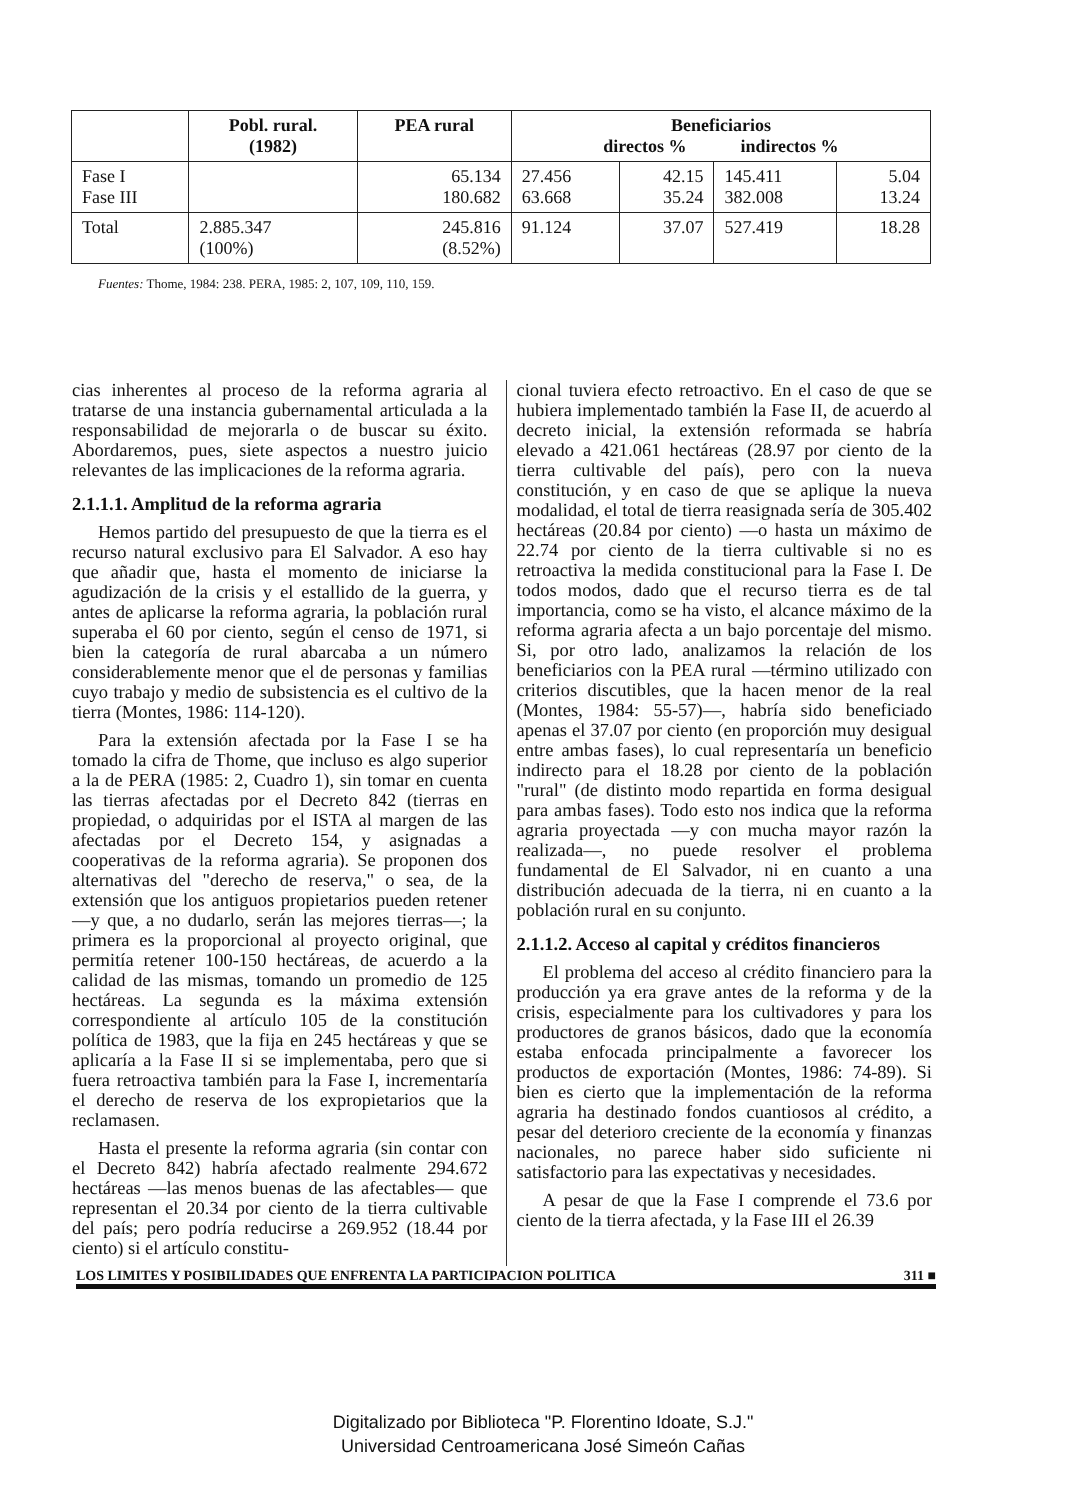| | Pobl. rural. (1982) | PEA rural | Beneficiarios directos % indirectos % | | | |
| --- | --- | --- | --- | --- | --- | --- |
| Fase I Fase III | | 65.134 180.682 | 27.456 63.668 | 42.15 35.24 | 145.411 382.008 | 5.04 13.24 |
| Total | 2.885.347 (100%) | 245.816 (8.52%) | 91.124 | 37.07 | 527.419 | 18.28 |
Fuentes: Thome, 1984: 238. PERA, 1985: 2, 107, 109, 110, 159.
cias inherentes al proceso de la reforma agraria al tratarse de una instancia gubernamental articulada a la responsabilidad de mejorarla o de buscar su éxito. Abordaremos, pues, siete aspectos a nuestro juicio relevantes de las implicaciones de la reforma agraria.
2.1.1.1. Amplitud de la reforma agraria
Hemos partido del presupuesto de que la tierra es el recurso natural exclusivo para El Salvador. A eso hay que añadir que, hasta el momento de iniciarse la agudización de la crisis y el estallido de la guerra, y antes de aplicarse la reforma agraria, la población rural superaba el 60 por ciento, según el censo de 1971, si bien la categoría de rural abarcaba a un número considerablemente menor que el de personas y familias cuyo trabajo y medio de subsistencia es el cultivo de la tierra (Montes, 1986: 114-120).
Para la extensión afectada por la Fase I se ha tomado la cifra de Thome, que incluso es algo superior a la de PERA (1985: 2, Cuadro 1), sin tomar en cuenta las tierras afectadas por el Decreto 842 (tierras en propiedad, o adquiridas por el ISTA al margen de las afectadas por el Decreto 154, y asignadas a cooperativas de la reforma agraria). Se proponen dos alternativas del "derecho de reserva," o sea, de la extensión que los antiguos propietarios pueden retener —y que, a no dudarlo, serán las mejores tierras—; la primera es la proporcional al proyecto original, que permitía retener 100-150 hectáreas, de acuerdo a la calidad de las mismas, tomando un promedio de 125 hectáreas. La segunda es la máxima extensión correspondiente al artículo 105 de la constitución política de 1983, que la fija en 245 hectáreas y que se aplicaría a la Fase II si se implementaba, pero que si fuera retroactiva también para la Fase I, incrementaría el derecho de reserva de los expropietarios que la reclamasen.
Hasta el presente la reforma agraria (sin contar con el Decreto 842) habría afectado realmente 294.672 hectáreas —las menos buenas de las afectables— que representan el 20.34 por ciento de la tierra cultivable del país; pero podría reducirse a 269.952 (18.44 por ciento) si el artículo constitu-
cional tuviera efecto retroactivo. En el caso de que se hubiera implementado también la Fase II, de acuerdo al decreto inicial, la extensión reformada se habría elevado a 421.061 hectáreas (28.97 por ciento de la tierra cultivable del país), pero con la nueva constitución, y en caso de que se aplique la nueva modalidad, el total de tierra reasignada sería de 305.402 hectáreas (20.84 por ciento) —o hasta un máximo de 22.74 por ciento de la tierra cultivable si no es retroactiva la medida constitucional para la Fase I. De todos modos, dado que el recurso tierra es de tal importancia, como se ha visto, el alcance máximo de la reforma agraria afecta a un bajo porcentaje del mismo. Si, por otro lado, analizamos la relación de los beneficiarios con la PEA rural —término utilizado con criterios discutibles, que la hacen menor de la real (Montes, 1984: 55-57)—, habría sido beneficiado apenas el 37.07 por ciento (en proporción muy desigual entre ambas fases), lo cual representaría un beneficio indirecto para el 18.28 por ciento de la población "rural" (de distinto modo repartida en forma desigual para ambas fases). Todo esto nos indica que la reforma agraria proyectada —y con mucha mayor razón la realizada—, no puede resolver el problema fundamental de El Salvador, ni en cuanto a una distribución adecuada de la tierra, ni en cuanto a la población rural en su conjunto.
2.1.1.2. Acceso al capital y créditos financieros
El problema del acceso al crédito financiero para la producción ya era grave antes de la reforma y de la crisis, especialmente para los cultivadores y para los productores de granos básicos, dado que la economía estaba enfocada principalmente a favorecer los productos de exportación (Montes, 1986: 74-89). Si bien es cierto que la implementación de la reforma agraria ha destinado fondos cuantiosos al crédito, a pesar del deterioro creciente de la economía y finanzas nacionales, no parece haber sido suficiente ni satisfactorio para las expectativas y necesidades.
A pesar de que la Fase I comprende el 73.6 por ciento de la tierra afectada, y la Fase III el 26.39
LOS LIMITES Y POSIBILIDADES QUE ENFRENTA LA PARTICIPACION POLITICA 311 ■
Digitalizado por Biblioteca "P. Florentino Idoate, S.J."
Universidad Centroamericana José Simeón Cañas